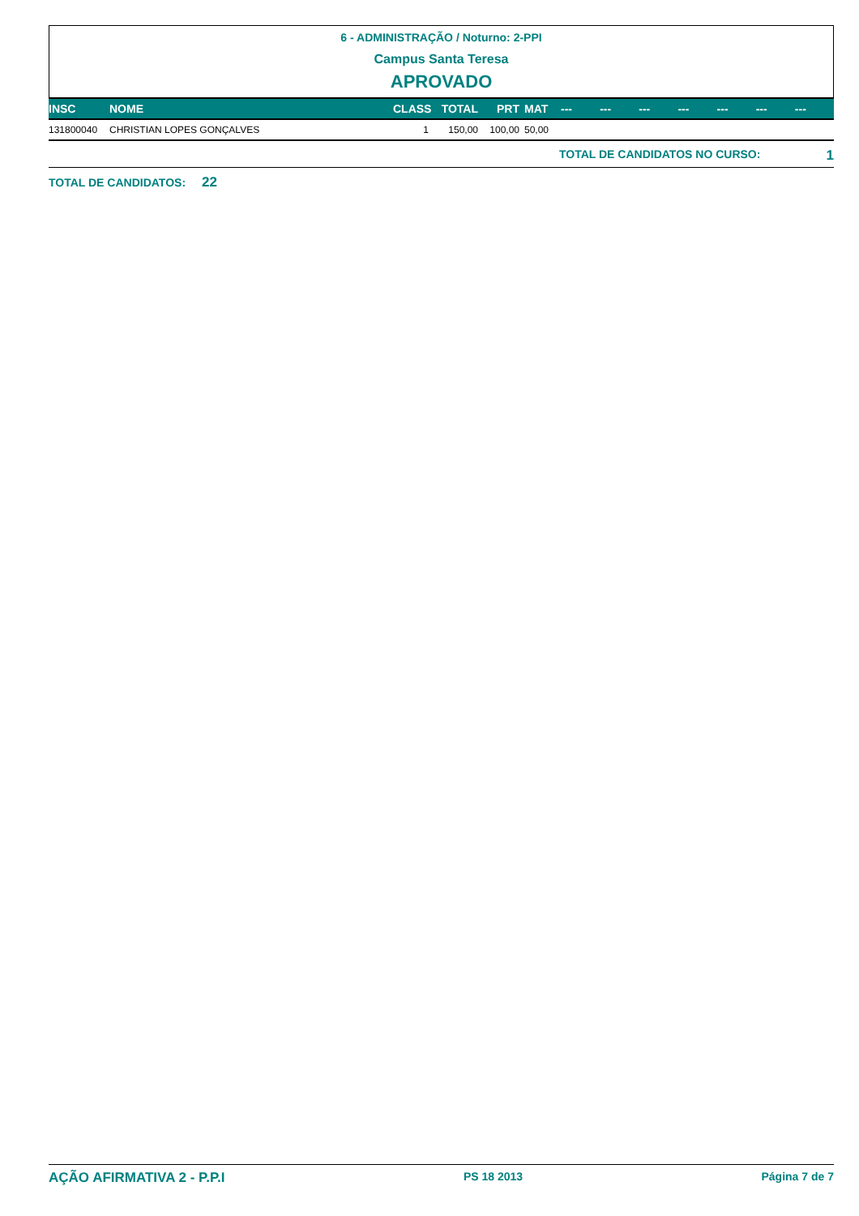6 - ADMINISTRAÇÃO / Noturno: 2-PPI
Campus Santa Teresa
APROVADO
| INSC | NOME | CLASS | TOTAL | PRT | MAT | --- | --- | --- | --- | --- | --- | --- |
| --- | --- | --- | --- | --- | --- | --- | --- | --- | --- | --- | --- | --- |
| 131800040 | CHRISTIAN LOPES GONÇALVES | 1 | 150,00 | 100,00 | 50,00 | | | | | | | |
TOTAL DE CANDIDATOS NO CURSO: 1
TOTAL DE CANDIDATOS: 22
AÇÃO AFIRMATIVA 2 - P.P.I PS 18 2013 Página 7 de 7